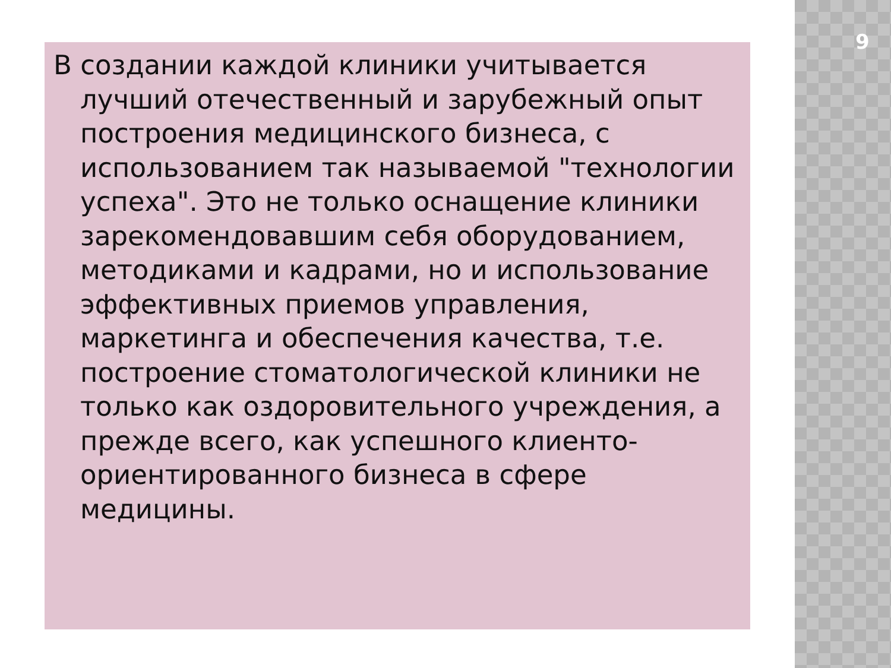9
В создании каждой клиники учитывается лучший отечественный и зарубежный опыт построения медицинского бизнеса, с использованием так называемой "технологии успеха". Это не только оснащение клиники зарекомендовавшим себя оборудованием, методиками и кадрами, но и использование эффективных приемов управления, маркетинга и обеспечения качества, т.е. построение стоматологической клиники не только как оздоровительного учреждения, а прежде всего, как успешного клиенто-ориентированного бизнеса в сфере медицины.